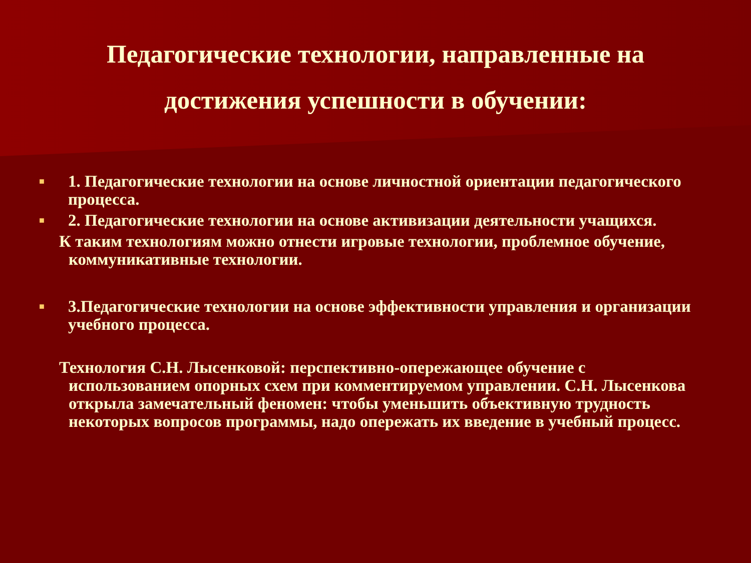Педагогические технологии, направленные на достижения успешности в обучении:
■ 1. Педагогические технологии на основе личностной ориентации педагогического процесса.
■ 2. Педагогические технологии на основе активизации деятельности учащихся.
К таким технологиям можно отнести игровые технологии, проблемное обучение, коммуникативные технологии.
■ 3.Педагогические технологии на основе эффективности управления и организации учебного процесса.
Технология С.Н. Лысенковой: перспективно-опережающее обучение с использованием опорных схем при комментируемом управлении. С.Н. Лысенкова открыла замечательный феномен: чтобы уменьшить объективную трудность некоторых вопросов программы, надо опережать их введение в учебный процесс.